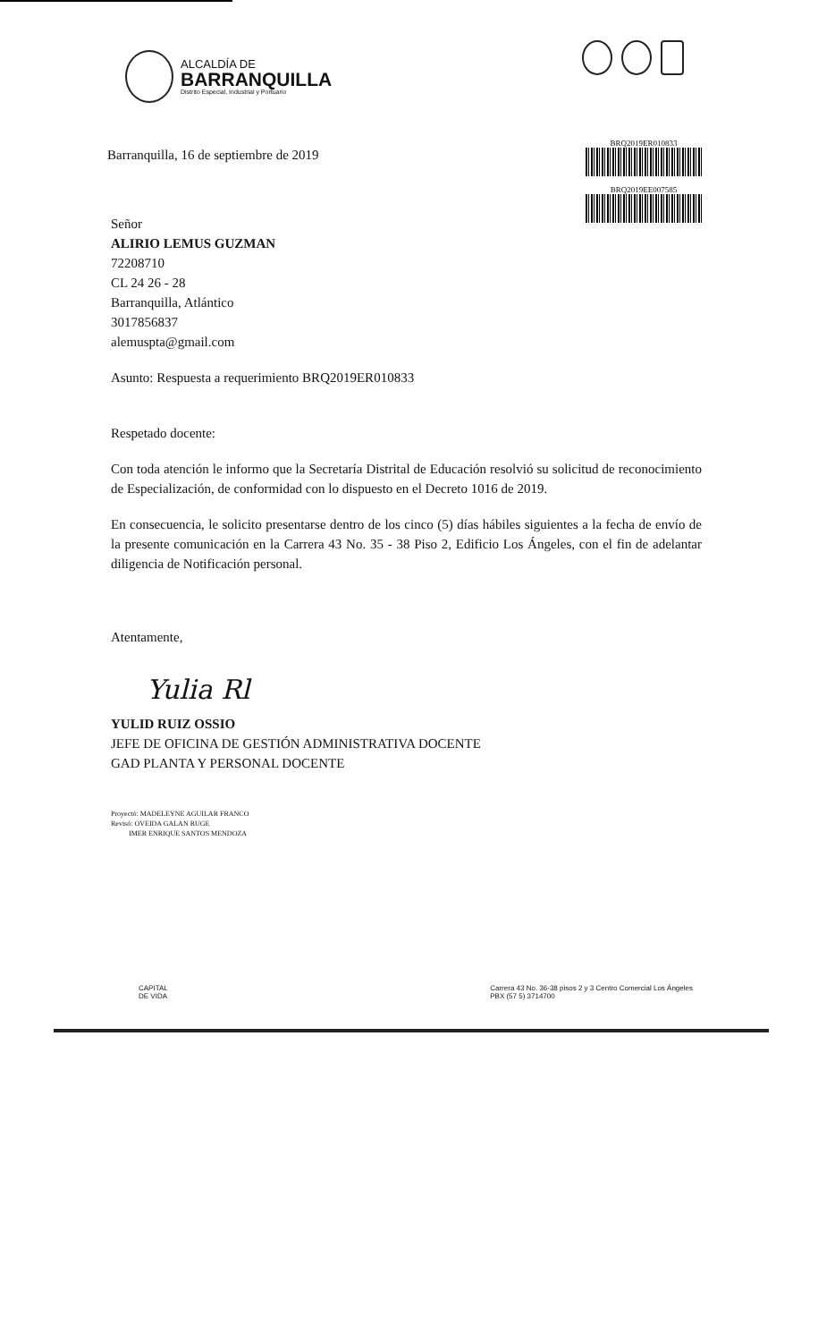ALCALDÍA DE
BARRANQUILLA
Distrito Especial, Industrial y Portuario
Barranquilla, 16 de septiembre de 2019
BRQ2019ER010833
BRQ2019EE007585
Señor
ALIRIO LEMUS GUZMAN
72208710
CL 24 26 - 28
Barranquilla, Atlántico
3017856837
alemuspta@gmail.com
Asunto: Respuesta a requerimiento BRQ2019ER010833
Respetado docente:
Con toda atención le informo que la Secretaría Distrital de Educación resolvió su solicitud de reconocimiento de Especialización, de conformidad con lo dispuesto en el Decreto 1016 de 2019.
En consecuencia, le solicito presentarse dentro de los cinco (5) días hábiles siguientes a la fecha de envío de la presente comunicación en la Carrera 43 No. 35 - 38 Piso 2, Edificio Los Ángeles, con el fin de adelantar diligencia de Notificación personal.
Atentamente,
Yulia Rl
YULID RUIZ OSSIO
JEFE DE OFICINA DE GESTIÓN ADMINISTRATIVA DOCENTE
GAD PLANTA Y PERSONAL DOCENTE
Proyectó: MADELEYNE AGUILAR FRANCO
Revisó: OVEIDA GALAN RUGE
IMER ENRIQUE SANTOS MENDOZA
CAPITAL
DE VIDA
Carrera 43 No. 36-38 pisos 2 y 3 Centro Comercial Los Ángeles
PBX (57 5) 3714700